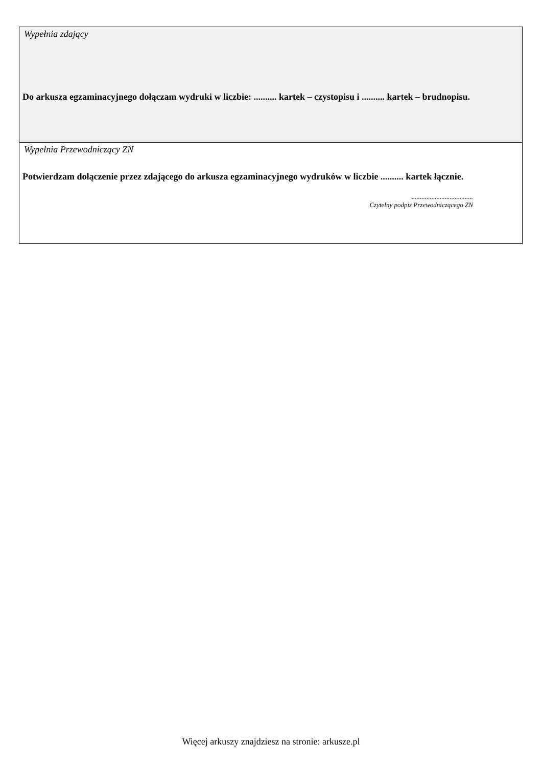Wypełnia zdający
Do arkusza egzaminacyjnego dołączam wydruki w liczbie: .......... kartek – czystopisu i .......... kartek – brudnopisu.
Wypełnia Przewodniczący ZN
Potwierdzam dołączenie przez zdającego do arkusza egzaminacyjnego wydruków w liczbie .......... kartek łącznie.
.....................................
Czytelny podpis Przewodniczącego ZN
Więcej arkuszy znajdziesz na stronie: arkusze.pl